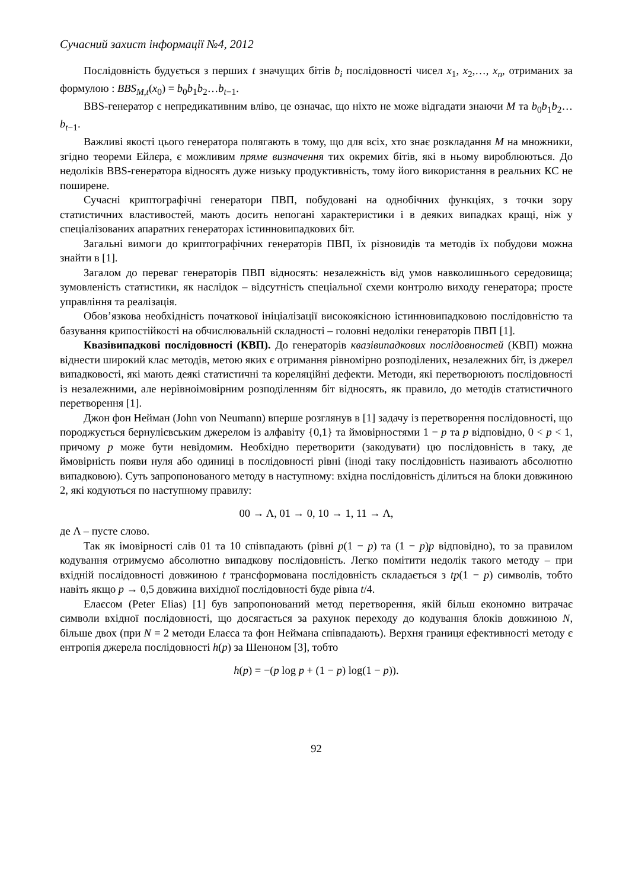Сучасний захист інформації №4, 2012
Послідовність будується з перших t значущих бітів b<sub>i</sub> послідовності чисел x<sub>1</sub>, x<sub>2</sub>,…, x<sub>n</sub>, отриманих за формулою : BBS<sub>M,t</sub>(x<sub>0</sub>) = b<sub>0</sub>b<sub>1</sub>b<sub>2</sub>…b<sub>t−1</sub>.
BBS-генератор є непредикативним вліво, це означає, що ніхто не може відгадати знаючи M та b<sub>0</sub>b<sub>1</sub>b<sub>2</sub>…b<sub>t−1</sub>.
Важливі якості цього генератора полягають в тому, що для всіх, хто знає розкладання M на множники, згідно теореми Ейлєра, є можливим пряме визначення тих окремих бітів, які в ньому вироблюються. До недоліків BBS-генератора відносять дуже низьку продуктивність, тому його використання в реальних КС не поширене.
Сучасні криптографічні генератори ПВП, побудовані на однобічних функціях, з точки зору статистичних властивостей, мають досить непогані характеристики і в деяких випадках кращі, ніж у спеціалізованих апаратних генераторах істинновипадкових біт.
Загальні вимоги до криптографічних генераторів ПВП, їх різновидів та методів їх побудови можна знайти в [1].
Загалом до переваг генераторів ПВП відносять: незалежність від умов навколишнього середовища; зумовленість статистики, як наслідок – відсутність спеціальної схеми контролю виходу генератора; просте управління та реалізація.
Обов’язкова необхідність початкової ініціалізації високоякісною істинновипадковою послідовністю та базування крипостійкості на обчислювальній складності – головні недоліки генераторів ПВП [1].
Квазівипадкові послідовності (КВП). До генераторів квазівипадкових послідовностей (КВП) можна віднести широкий клас методів, метою яких є отримання рівномірно розподілених, незалежних біт, із джерел випадковості, які мають деякі статистичні та кореляційні дефекти. Методи, які перетворюють послідовності із незалежними, але нерівноімовірним розподіленням біт відносять, як правило, до методів статистичного перетворення [1].
Джон фон Нейман (John von Neumann) вперше розглянув в [1] задачу із перетворення послідовності, що породжується бернулієвським джерелом із алфавіту {0,1} та ймовірностями 1 − p та p відповідно, 0 < p < 1, причому p може бути невідомим. Необхідно перетворити (закодувати) цю послідовність в таку, де ймовірність появи нуля або одиниці в послідовності рівні (іноді таку послідовність називають абсолютно випадковою). Суть запропонованого методу в наступному: вхідна послідовність ділиться на блоки довжиною 2, які кодуються по наступному правилу:
00 → Λ, 01 → 0, 10 → 1, 11 → Λ,
де Λ – пусте слово.
Так як імовірності слів 01 та 10 співпадають (рівні p(1 − p) та (1 − p)p відповідно), то за правилом кодування отримуємо абсолютно випадкову послідовність. Легко помітити недолік такого методу – при вхідній послідовності довжиною t трансформована послідовність складається з tp(1 − p) символів, тобто навіть якщо p → 0,5 довжина вихідної послідовності буде рівна t/4.
Елаєсом (Peter Elias) [1] був запропонований метод перетворення, якій більш економно витрачає символи вхідної послідовності, що досягається за рахунок переходу до кодування блоків довжиною N, більше двох (при N = 2 методи Елаєса та фон Неймана співпадають). Верхня границя ефективності методу є ентропія джерела послідовності h(p) за Шеноном [3], тобто
h(p) = −(p log p + (1 − p) log(1 − p)).
92